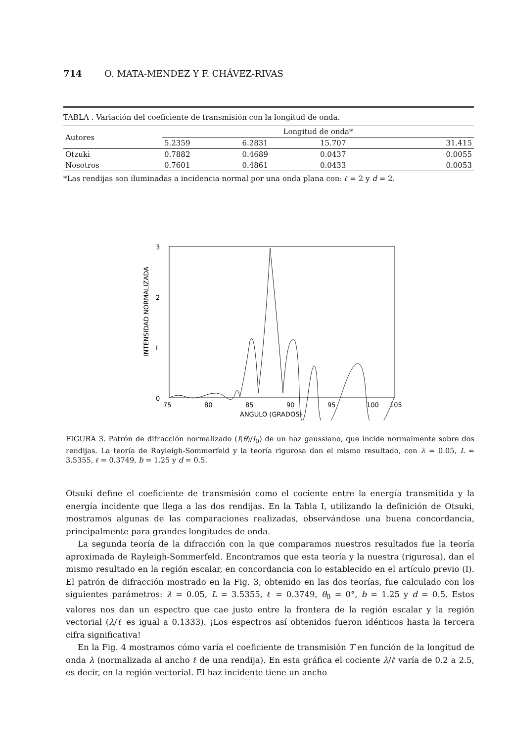714 O. MATA-MENDEZ Y F. CHÁVEZ-RIVAS
TABLA . Variación del coeficiente de transmisión con la longitud de onda.
| Autores | Longitud de onda* | | | |
| --- | --- | --- | --- | --- |
| | 5.2359 | 6.2831 | 15.707 | 31.415 |
| Otzuki | 0.7882 | 0.4689 | 0.0437 | 0.0055 |
| Nosotros | 0.7601 | 0.4861 | 0.0433 | 0.0053 |
*Las rendijas son iluminadas a incidencia normal por una onda plana con: ℓ = 2 y d = 2.
3
2
I
0
INTENSIDAD NORMALIZADA
75
80
85
90
95
100
105
ANGULO (GRADOS)
FIGURA 3. Patrón de difracción normalizado (I(θ)/I<sub>0</sub>) de un haz gaussiano, que incide normalmente sobre dos rendijas. La teoría de Rayleigh-Sommerfeld y la teoría rigurosa dan el mismo resultado, con λ = 0.05, L = 3.5355, ℓ = 0.3749, b = 1.25 y d = 0.5.
Otsuki define el coeficiente de transmisión como el cociente entre la energía transmitida y la energía incidente que llega a las dos rendijas. En la Tabla I, utilizando la definición de Otsuki, mostramos algunas de las comparaciones realizadas, observándose una buena concordancia, principalmente para grandes longitudes de onda.
La segunda teoría de la difracción con la que comparamos nuestros resultados fue la teoría aproximada de Rayleigh-Sommerfeld. Encontramos que esta teoría y la nuestra (rigurosa), dan el mismo resultado en la región escalar, en concordancia con lo establecido en el artículo previo (I). El patrón de difracción mostrado en la Fig. 3, obtenido en las dos teorías, fue calculado con los siguientes parámetros: λ = 0.05, L = 3.5355, ℓ = 0.3749, θ<sub>0</sub> = 0°, b = 1.25 y d = 0.5. Estos valores nos dan un espectro que cae justo entre la frontera de la región escalar y la región vectorial (λ/ℓ es igual a 0.1333). ¡Los espectros así obtenidos fueron idénticos hasta la tercera cifra significativa!
En la Fig. 4 mostramos cómo varía el coeficiente de transmisión T en función de la longitud de onda λ (normalizada al ancho ℓ de una rendija). En esta gráfica el cociente λ/ℓ varía de 0.2 a 2.5, es decir, en la región vectorial. El haz incidente tiene un ancho